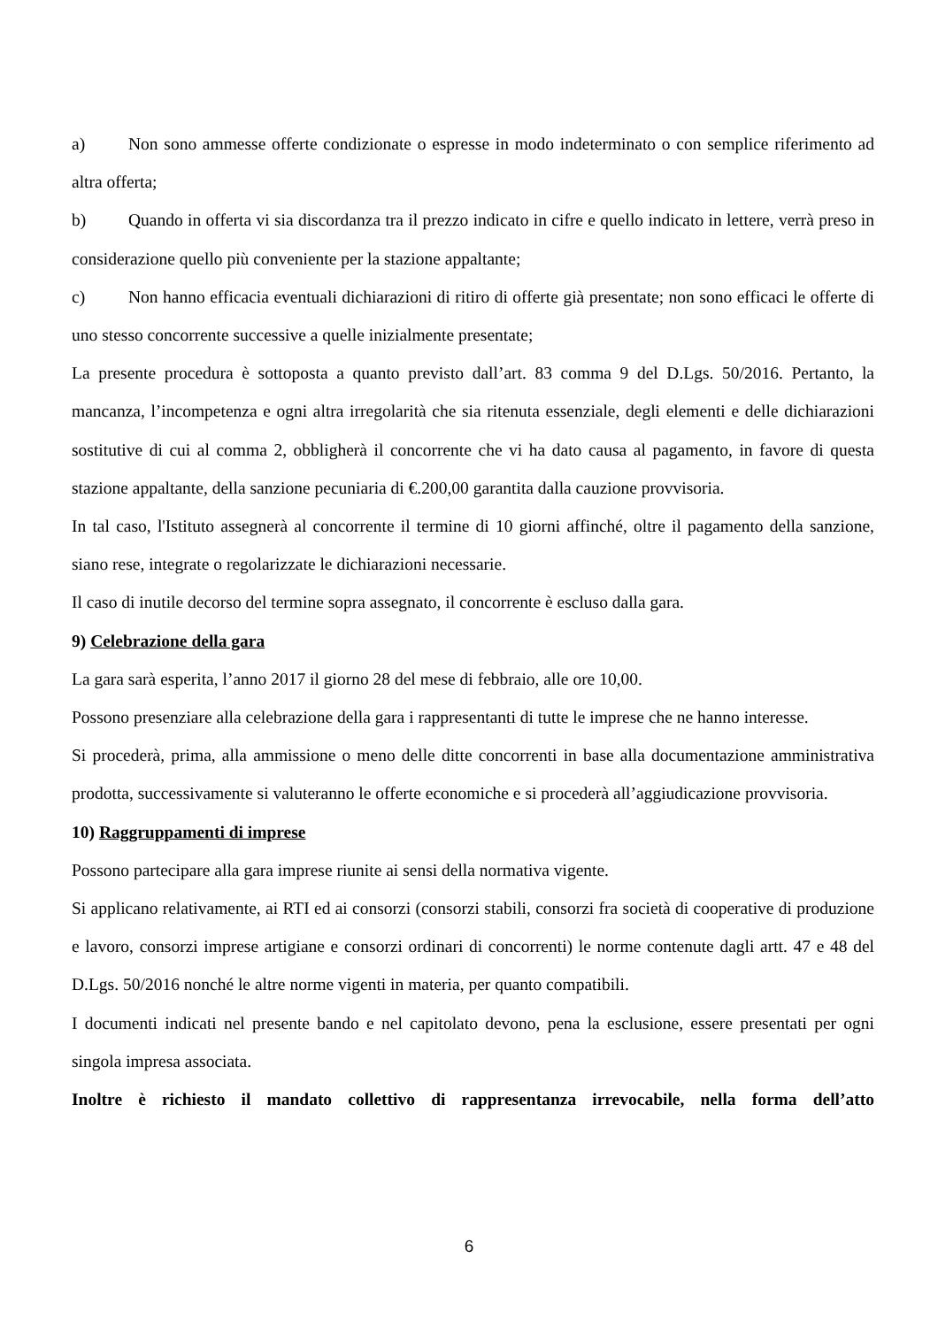a) Non sono ammesse offerte condizionate o espresse in modo indeterminato o con semplice riferimento ad altra offerta;
b) Quando in offerta vi sia discordanza tra il prezzo indicato in cifre e quello indicato in lettere, verrà preso in considerazione quello più conveniente per la stazione appaltante;
c) Non hanno efficacia eventuali dichiarazioni di ritiro di offerte già presentate; non sono efficaci le offerte di uno stesso concorrente successive a quelle inizialmente presentate;
La presente procedura è sottoposta a quanto previsto dall’art. 83 comma 9 del D.Lgs. 50/2016. Pertanto, la mancanza, l’incompetenza e ogni altra irregolarità che sia ritenuta essenziale, degli elementi e delle dichiarazioni sostitutive di cui al comma 2, obbligherà il concorrente che vi ha dato causa al pagamento, in favore di questa stazione appaltante, della sanzione pecuniaria di €.200,00 garantita dalla cauzione provvisoria.
In tal caso, l'Istituto assegnerà al concorrente il termine di 10 giorni affinché, oltre il pagamento della sanzione, siano rese, integrate o regolarizzate le dichiarazioni necessarie.
Il caso di inutile decorso del termine sopra assegnato, il concorrente è escluso dalla gara.
9) Celebrazione della gara
La gara sarà esperita, l’anno 2017 il giorno 28 del mese di febbraio, alle ore 10,00.
Possono presenziare alla celebrazione della gara i rappresentanti di tutte le imprese che ne hanno interesse.
Si procederà, prima, alla ammissione o meno delle ditte concorrenti in base alla documentazione amministrativa prodotta, successivamente si valuteranno le offerte economiche e si procederà all’aggiudicazione provvisoria.
10) Raggruppamenti di imprese
Possono partecipare alla gara imprese riunite ai sensi della normativa vigente.
Si applicano relativamente, ai RTI ed ai consorzi (consorzi stabili, consorzi fra società di cooperative di produzione e lavoro, consorzi imprese artigiane e consorzi ordinari di concorrenti) le norme contenute dagli artt. 47 e 48 del D.Lgs. 50/2016 nonché le altre norme vigenti in materia, per quanto compatibili.
I documenti indicati nel presente bando e nel capitolato devono, pena la esclusione, essere presentati per ogni singola impresa associata.
Inoltre è richiesto il mandato collettivo di rappresentanza irrevocabile, nella forma dell’atto
6